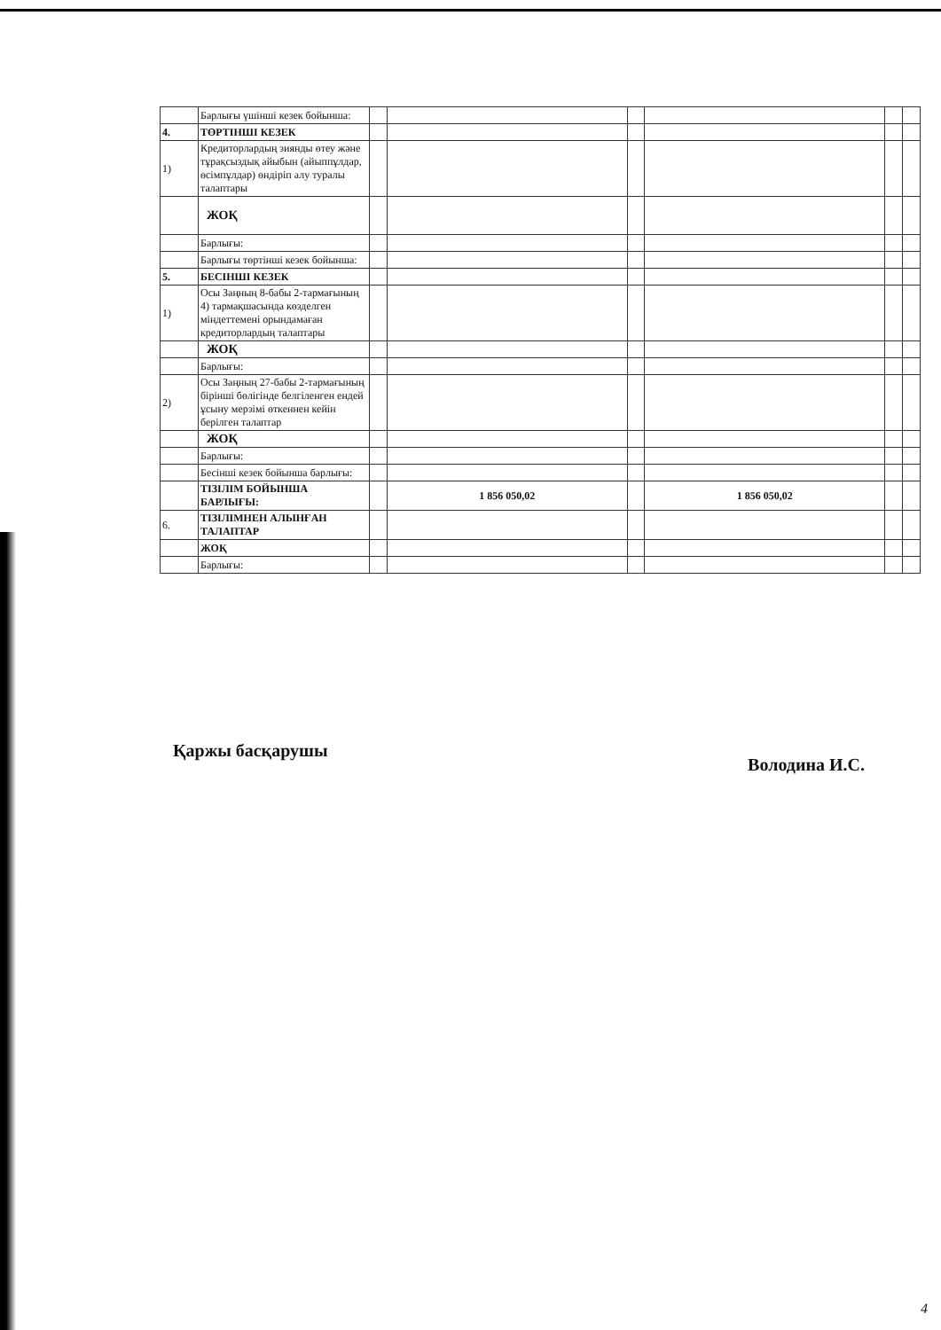| | Барлығы үшінші кезек бойынша: | | | | | | |
| 4. | ТӨРТІНШІ КЕЗЕК | | | | | | |
| 1) | Кредиторлардың зиянды өтеу және тұрақсыздық айыбын (айыппұлдар, өсімпұлдар) өндіріп алу туралы талаптары | | | | | | |
| | ЖОҚ | | | | | | |
| | Барлығы: | | | | | | |
| | Барлығы төртінші кезек бойынша: | | | | | | |
| 5. | БЕСІНШІ КЕЗЕК | | | | | | |
| 1) | Осы Заңның 8-бабы 2-тармағының 4) тармақшасында көзделген міндеттемені орындамаған кредиторлардың талаптары | | | | | | |
| | ЖОҚ | | | | | | |
| | Барлығы: | | | | | | |
| 2) | Осы Заңның 27-бабы 2-тармағының бірінші бөлігінде белгіленген ендей ұсыну мерзімі өткеннен кейін берілген талаптар | | | | | | |
| | ЖОҚ | | | | | | |
| | Барлығы: | | | | | | |
| | Бесінші кезек бойынша барлығы: | | | | | | |
| | ТІЗІЛІМ БОЙЫНША БАРЛЫҒЫ: | | 1 856 050,02 | | 1 856 050,02 | | |
| 6. | ТІЗІЛІМНЕН АЛЫНҒАН ТАЛАПТАР | | | | | | |
| | ЖОҚ | | | | | | |
| | Барлығы: | | | | | | |
Қаржы басқарушы Володина И.С.
4